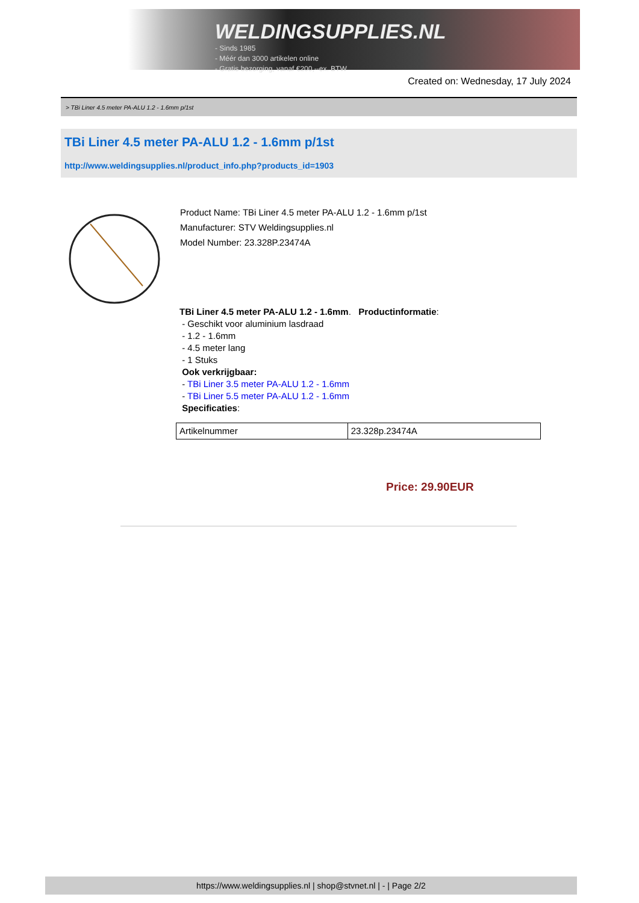WELDINGSUPPLIES.NL
- Sinds 1985
- Méér dan 3000 artikelen online
- Gratis bezorging, vanaf €200,--ex. BTW
Created on: Wednesday, 17 July 2024
> TBi Liner 4.5 meter PA-ALU 1.2 - 1.6mm p/1st
TBi Liner 4.5 meter PA-ALU 1.2 - 1.6mm p/1st
http://www.weldingsupplies.nl/product_info.php?products_id=1903
Product Name: TBi Liner 4.5 meter PA-ALU 1.2 - 1.6mm p/1st
Manufacturer: STV Weldingsupplies.nl
Model Number: 23.328P.23474A
TBi Liner 4.5 meter PA-ALU 1.2 - 1.6mm. Productinformatie:
- Geschikt voor aluminium lasdraad
- 1.2 - 1.6mm
- 4.5 meter lang
- 1 Stuks
Ook verkrijgbaar:
- TBi Liner 3.5 meter PA-ALU 1.2 - 1.6mm
- TBi Liner 5.5 meter PA-ALU 1.2 - 1.6mm
Specificaties:
| Artikelnummer | 23.328p.23474A |
Price: 29.90EUR
https://www.weldingsupplies.nl | shop@stvnet.nl | - | Page 2/2